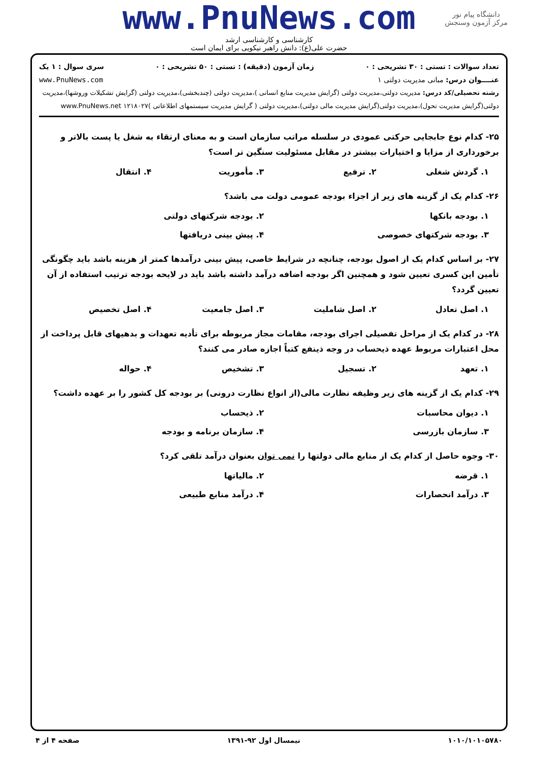دانشگاه پیام نور
مرکز آزمون وسنجش
www.PnuNews.com
کارشناسی و کارشناسی ارشد
حضرت علی(ع): دانش راهبر نیکویی برای ایمان است
تعداد سوالات : تستی : ۳۰ تشریحی : ۰ زمان آزمون (دقیقه) : تستی : ۵۰ تشریحی : ۰ سری سوال : ۱ یک
عنــــوان درس: مبانی مدیریت دولتی ۱ www.PnuNews.com
رشته تحصیلی/کد درس: مدیریت دولتی،مدیریت دولتی (گرایش مدیریت منابع انسانی )،مدیریت دولتی (چندبخشی)،مدیریت دولتی (گرایش تشکیلات وروشها)،مدیریت دولتی(گرایش مدیریت تحول)،مدیریت دولتی(گرایش مدیریت مالی دولتی)،مدیریت دولتی ( گرایش مدیریت سیستمهای اطلاعاتی )۱۲۱۸۰۲۷ www.PnuNews.net
۲۵- کدام نوع جابجایی حرکتی عمودی در سلسله مراتب سازمان است و به معنای ارتقاء به شغل یا پست بالاتر و برخورداری از مزایا و اختیارات بیشتر در مقابل مسئولیت سنگین تر است؟
۱. گردش شغلی ۲. ترفیع ۳. مأموریت ۴. انتقال
۲۶- کدام یک از گزینه های زیر از اجزاء بودجه عمومی دولت می باشد؟
۱. بودجه بانکها ۲. بودجه شرکتهای دولتی ۳. بودجه شرکتهای خصوصی ۴. پیش بینی دریافتها
۲۷- بر اساس کدام یک از اصول بودجه، چنانچه در شرایط خاصی، پیش بینی درآمدها کمتر از هزینه باشد باید چگونگی تأمین این کسری تعیین شود و همچنین اگر بودجه اضافه درآمد داشته باشد باید در لایحه بودجه ترتیب استفاده از آن تعیین گردد؟
۱. اصل تعادل ۲. اصل شاملیت ۳. اصل جامعیت ۴. اصل تخصیص
۲۸- در کدام یک از مراحل تفصیلی اجرای بودجه، مقامات مجاز مربوطه برای تأدیه تعهدات و بدهیهای قابل پرداخت از محل اعتبارات مربوط عهده ذیحساب در وجه ذینفع کتباً اجازه صادر می کنند؟
۱. تعهد ۲. تسجیل ۳. تشخیص ۴. حواله
۲۹- کدام یک از گزینه های زیر وظیفه نظارت مالی(از انواع نظارت درونی) بر بودجه کل کشور را بر عهده داشت؟
۱. دیوان محاسبات ۲. ذیحساب ۳. سازمان بازرسی ۴. سازمان برنامه و بودجه
۳۰- وجوه حاصل از کدام یک از منابع مالی دولتها را نمی توان بعنوان درآمد تلقی کرد؟
۱. قرضه ۲. مالیاتها ۳. درآمد انحصارات ۴. درآمد منابع طبیعی
۱۰۱۰/۱۰۱۰۵۷۸۰ نیمسال اول ۹۲-۱۳۹۱ صفحه ۴ از ۴